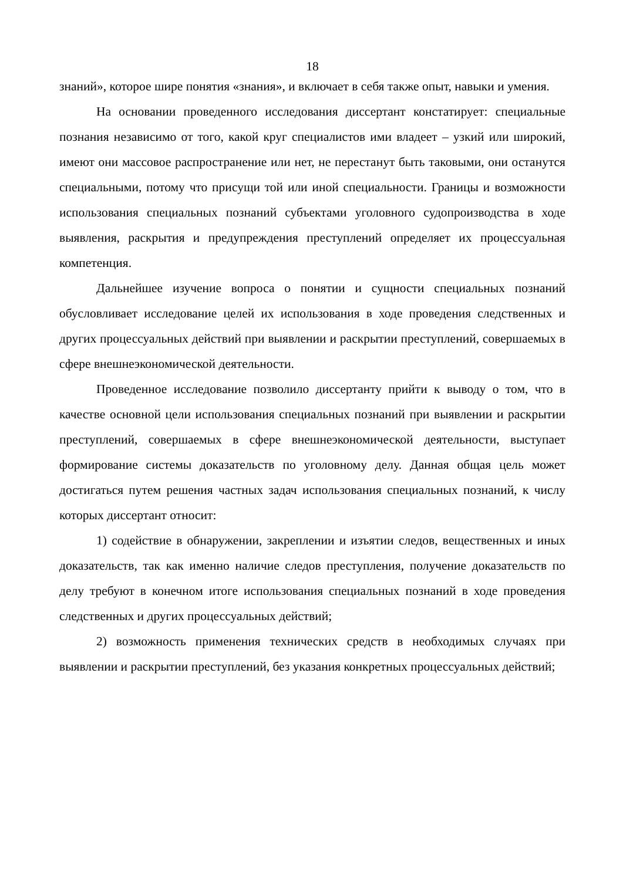18
знаний», которое шире понятия «знания», и включает в себя также опыт, навыки и умения.
На основании проведенного исследования диссертант констатирует: специальные познания независимо от того, какой круг специалистов ими владеет – узкий или широкий, имеют они массовое распространение или нет, не перестанут быть таковыми, они останутся специальными, потому что присущи той или иной специальности. Границы и возможности использования специальных познаний субъектами уголовного судопроизводства в ходе выявления, раскрытия и предупреждения преступлений определяет их процессуальная компетенция.
Дальнейшее изучение вопроса о понятии и сущности специальных познаний обусловливает исследование целей их использования в ходе проведения следственных и других процессуальных действий при выявлении и раскрытии преступлений, совершаемых в сфере внешнеэкономической деятельности.
Проведенное исследование позволило диссертанту прийти к выводу о том, что в качестве основной цели использования специальных познаний при выявлении и раскрытии преступлений, совершаемых в сфере внешнеэкономической деятельности, выступает формирование системы доказательств по уголовному делу. Данная общая цель может достигаться путем решения частных задач использования специальных познаний, к числу которых диссертант относит:
1) содействие в обнаружении, закреплении и изъятии следов, вещественных и иных доказательств, так как именно наличие следов преступления, получение доказательств по делу требуют в конечном итоге использования специальных познаний в ходе проведения следственных и других процессуальных действий;
2) возможность применения технических средств в необходимых случаях при выявлении и раскрытии преступлений, без указания конкретных процессуальных действий;